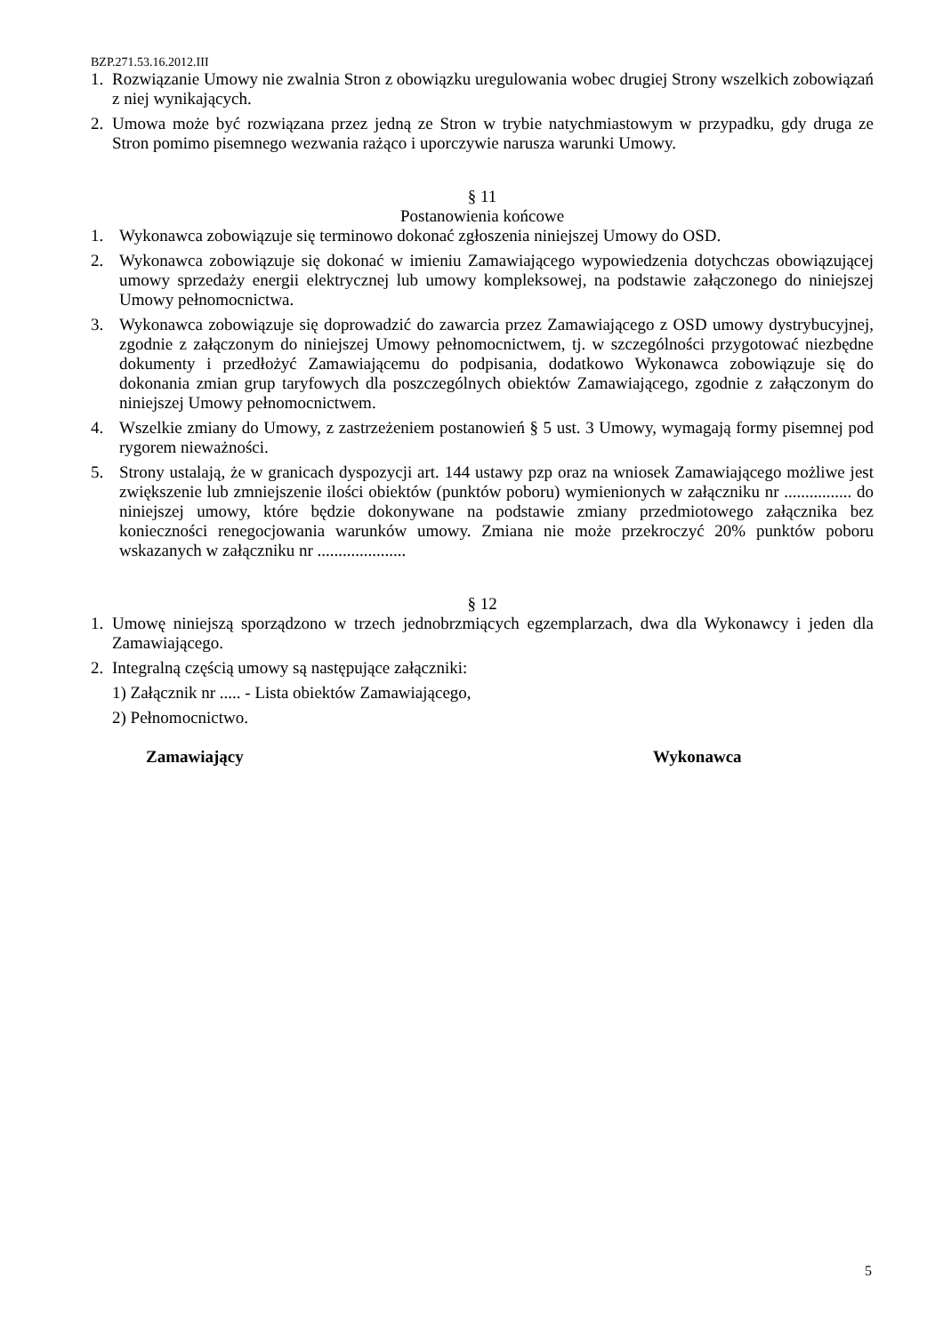BZP.271.53.16.2012.III
1. Rozwiązanie Umowy nie zwalnia Stron z obowiązku uregulowania wobec drugiej Strony wszelkich zobowiązań z niej wynikających.
2. Umowa może być rozwiązana przez jedną ze Stron w trybie natychmiastowym w przypadku, gdy druga ze Stron pomimo pisemnego wezwania rażąco i uporczywie narusza warunki Umowy.
§ 11
Postanowienia końcowe
1. Wykonawca zobowiązuje się terminowo dokonać zgłoszenia niniejszej Umowy do OSD.
2. Wykonawca zobowiązuje się dokonać w imieniu Zamawiającego wypowiedzenia dotychczas obowiązującej umowy sprzedaży energii elektrycznej lub umowy kompleksowej, na podstawie załączonego do niniejszej Umowy pełnomocnictwa.
3. Wykonawca zobowiązuje się doprowadzić do zawarcia przez Zamawiającego z OSD umowy dystrybucyjnej, zgodnie z załączonym do niniejszej Umowy pełnomocnictwem, tj. w szczególności przygotować niezbędne dokumenty i przedłożyć Zamawiającemu do podpisania, dodatkowo Wykonawca zobowiązuje się do dokonania zmian grup taryfowych dla poszczególnych obiektów Zamawiającego, zgodnie z załączonym do niniejszej Umowy pełnomocnictwem.
4. Wszelkie zmiany do Umowy, z zastrzeżeniem postanowień § 5 ust. 3 Umowy, wymagają formy pisemnej pod rygorem nieważności.
5. Strony ustalają, że w granicach dyspozycji art. 144 ustawy pzp oraz na wniosek Zamawiającego możliwe jest zwiększenie lub zmniejszenie ilości obiektów (punktów poboru) wymienionych w załączniku nr ................ do niniejszej umowy, które będzie dokonywane na podstawie zmiany przedmiotowego załącznika bez konieczności renegocjowania warunków umowy. Zmiana nie może przekroczyć 20% punktów poboru wskazanych w załączniku nr .....................
§ 12
1. Umowę niniejszą sporządzono w trzech jednobrzmiących egzemplarzach, dwa dla Wykonawcy i jeden dla Zamawiającego.
2. Integralną częścią umowy są następujące załączniki:
1) Załącznik nr ..... - Lista obiektów Zamawiającego,
2) Pełnomocnictwo.
Zamawiający Wykonawca
5